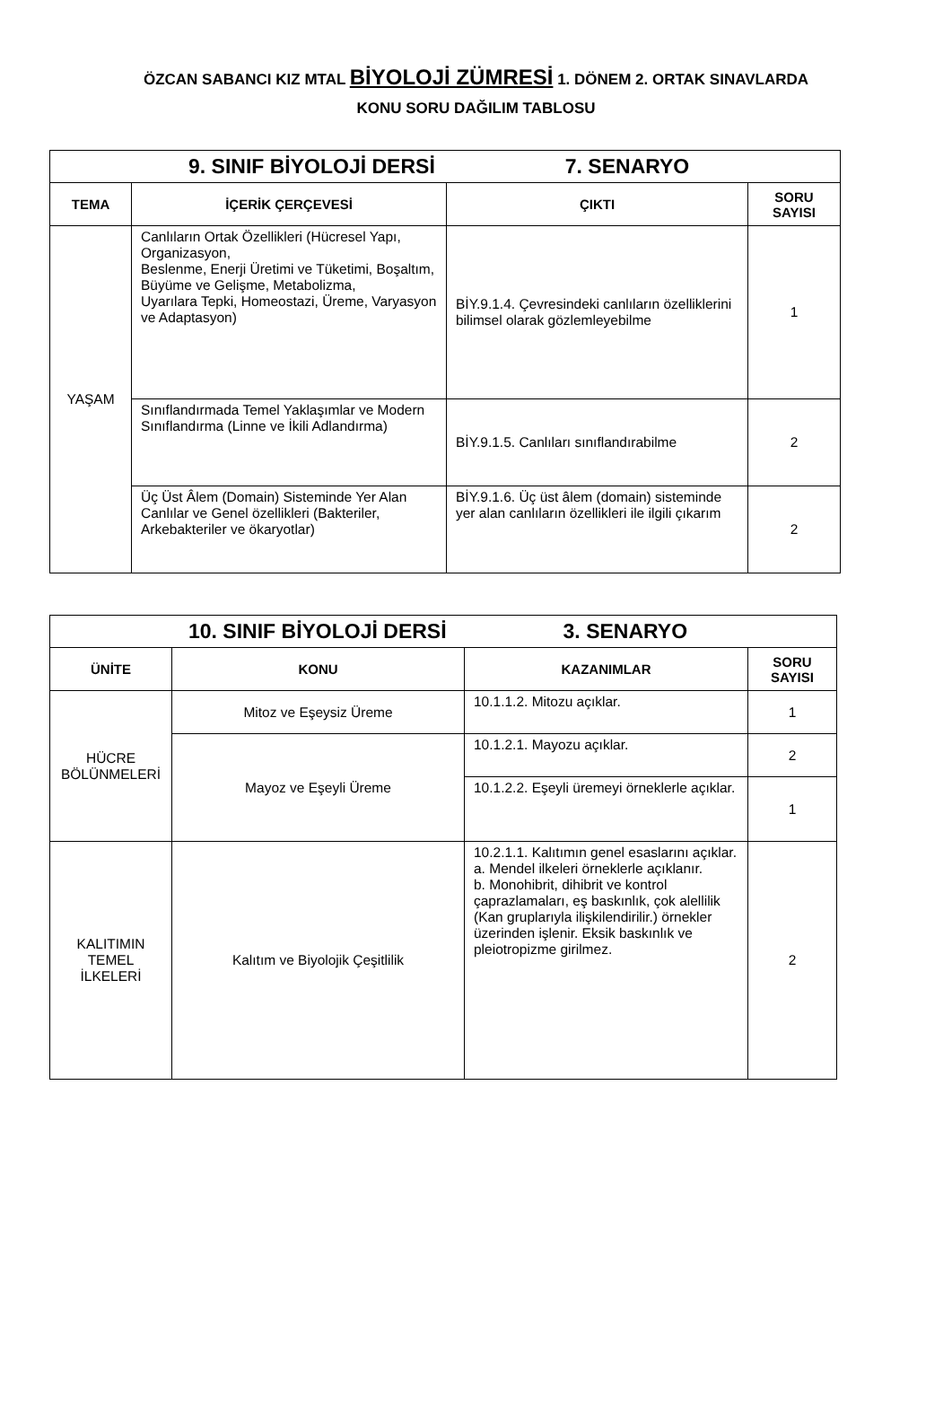ÖZCAN SABANCI KIZ MTAL BİYOLOJİ ZÜMRESİ 1. DÖNEM 2. ORTAK SINAVLARDA
KONU SORU DAĞILIM TABLOSU
| 9. SINIF BİYOLOJİ DERSİ 7. SENARYO | | | |
| TEMA | İÇERİK ÇERÇEVESİ | ÇIKTI | SORU SAYISI |
| YAŞAM | Canlıların Ortak Özellikleri (Hücresel Yapı, Organizasyon, Beslenme, Enerji Üretimi ve Tüketimi, Boşaltım, Büyüme ve Gelişme, Metabolizma, Uyarılara Tepki, Homeostazi, Üreme, Varyasyon ve Adaptasyon) | BİY.9.1.4. Çevresindeki canlıların özelliklerini bilimsel olarak gözlemleyebilme | 1 |
| | Sınıflandırmada Temel Yaklaşımlar ve Modern Sınıflandırma (Linne ve İkili Adlandırma) | BİY.9.1.5. Canlıları sınıflandırabilme | 2 |
| | Üç Üst Âlem (Domain) Sisteminde Yer Alan Canlılar ve Genel özellikleri (Bakteriler, Arkebakteriler ve ökaryotlar) | BİY.9.1.6. Üç üst âlem (domain) sisteminde yer alan canlıların özellikleri ile ilgili çıkarım | 2 |
| 10. SINIF BİYOLOJİ DERSİ 3. SENARYO | | | |
| ÜNİTE | KONU | KAZANIMLAR | SORU SAYISI |
| HÜCRE BÖLÜNMELERİ | Mitoz ve Eşeysiz Üreme | 10.1.1.2. Mitozu açıklar. | 1 |
| | Mayoz ve Eşeyli Üreme | 10.1.2.1. Mayozu açıklar. | 2 |
| | | 10.1.2.2. Eşeyli üremeyi örneklerle açıklar. | 1 |
| KALITIMIN TEMEL İLKELERİ | Kalıtım ve Biyolojik Çeşitlilik | 10.2.1.1. Kalıtımın genel esaslarını açıklar. a. Mendel ilkeleri örneklerle açıklanır. b. Monohibrit, dihibrit ve kontrol çaprazlamaları, eş baskınlık, çok alellilik (Kan gruplarıyla ilişkilendirilir.) örnekler üzerinden işlenir. Eksik baskınlık ve pleiotropizme girilmez. | 2 |